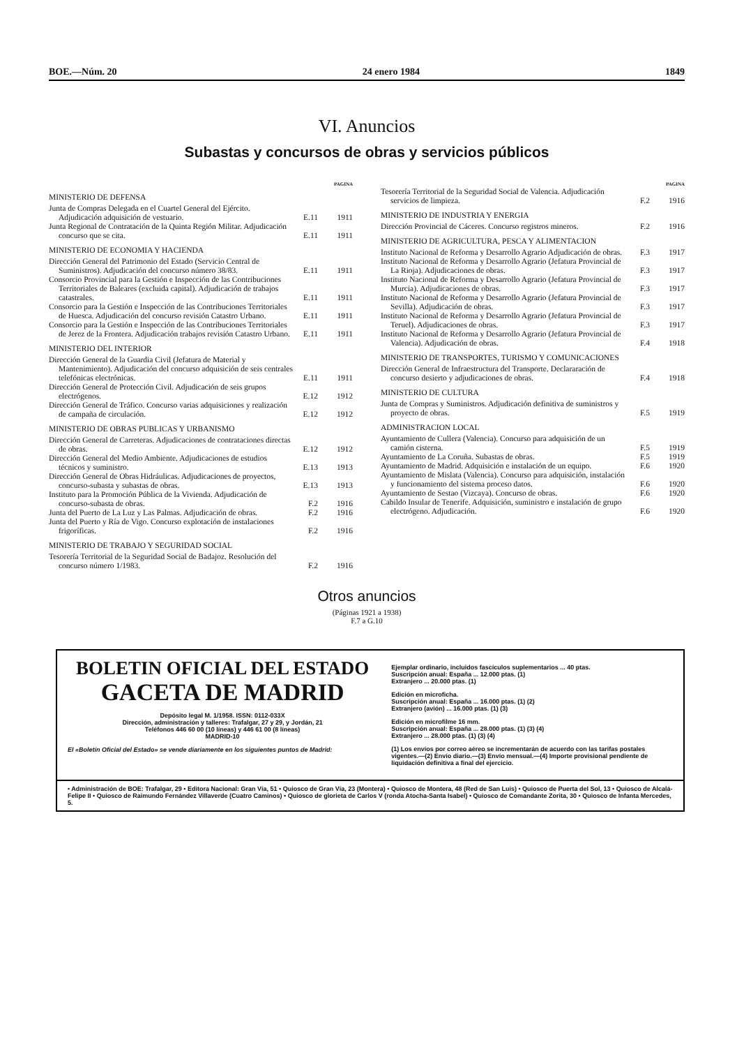BOE.—Núm. 20 24 enero 1984 1849
VI. Anuncios
Subastas y concursos de obras y servicios públicos
PAGINA
MINISTERIO DE DEFENSA
Junta de Compras Delegada en el Cuartel General del Ejército. Adjudicación adquisición de vestuario.
E.11 1911
Junta Regional de Contratación de la Quinta Región Militar. Adjudicación concurso que se cita.
E.11 1911
MINISTERIO DE ECONOMIA Y HACIENDA
Dirección General del Patrimonio del Estado (Servicio Central de Suministros). Adjudicación del concurso número 38/83.
E.11 1911
Consorcio Provincial para la Gestión e Inspección de las Contribuciones Territoriales de Baleares (excluida capital). Adjudicación de trabajos catastrales.
E.11 1911
Consorcio para la Gestión e Inspección de las Contribuciones Territoriales de Huesca. Adjudicación del concurso revisión Catastro Urbano.
E.11 1911
Consorcio para la Gestión e Inspección de las Contribuciones Territoriales de Jerez de la Frontera. Adjudicación trabajos revisión Catastro Urbano.
E.11 1911
MINISTERIO DEL INTERIOR
Dirección General de la Guardia Civil (Jefatura de Material y Mantenimiento). Adjudicación del concurso adquisición de seis centrales telefónicas electrónicas.
E.11 1911
Dirección General de Protección Civil. Adjudicación de seis grupos electrógenos.
E.12 1912
Dirección General de Tráfico. Concurso varias adquisiciones y realización de campaña de circulación.
E.12 1912
MINISTERIO DE OBRAS PUBLICAS Y URBANISMO
Dirección General de Carreteras. Adjudicaciones de contrataciones directas de obras.
E.12 1912
Dirección General del Medio Ambiente. Adjudicaciones de estudios técnicos y suministro.
E.13 1913
Dirección General de Obras Hidráulicas. Adjudicaciones de proyectos, concurso-subasta y subastas de obras.
E.13 1913
Instituto para la Promoción Pública de la Vivienda. Adjudicación de concurso-subasta de obras.
F.2 1916
Junta del Puerto de La Luz y Las Palmas. Adjudicación de obras.
F.2 1916
Junta del Puerto y Ría de Vigo. Concurso explotación de instalaciones frigoríficas.
F.2 1916
MINISTERIO DE TRABAJO Y SEGURIDAD SOCIAL
Tesorería Territorial de la Seguridad Social de Badajoz. Resolución del concurso número 1/1983.
F.2 1916
PAGINA
Tesorería Territorial de la Seguridad Social de Valencia. Adjudicación servicios de limpieza.
F.2 1916
MINISTERIO DE INDUSTRIA Y ENERGIA
Dirección Provincial de Cáceres. Concurso registros mineros.
F.2 1916
MINISTERIO DE AGRICULTURA, PESCA Y ALIMENTACION
Instituto Nacional de Reforma y Desarrollo Agrario Adjudicación de obras.
F.3 1917
Instituto Nacional de Reforma y Desarrollo Agrario (Jefatura Provincial de La Rioja). Adjudicaciones de obras.
F.3 1917
Instituto Nacional de Reforma y Desarrollo Agrario (Jefatura Provincial de Murcia). Adjudicaciones de obras.
F.3 1917
Instituto Nacional de Reforma y Desarrollo Agrario (Jefatura Provincial de Sevilla). Adjudicación de obras.
F.3 1917
Instituto Nacional de Reforma y Desarrollo Agrario (Jefatura Provincial de Teruel). Adjudicaciones de obras.
F.3 1917
Instituto Nacional de Reforma y Desarrollo Agrario (Jefatura Provincial de Valencia). Adjudicación de obras.
F.4 1918
MINISTERIO DE TRANSPORTES, TURISMO Y COMUNICACIONES
Dirección General de Infraestructura del Transporte. Declararación de concurso desierto y adjudicaciones de obras.
F.4 1918
MINISTERIO DE CULTURA
Junta de Compras y Suministros. Adjudicación definitiva de suministros y proyecto de obras.
F.5 1919
ADMINISTRACION LOCAL
Ayuntamiento de Cullera (Valencia). Concurso para adquisición de un camión cisterna.
F.5 1919
Ayuntamiento de La Coruña. Subastas de obras.
F.5 1919
Ayuntamiento de Madrid. Adquisición e instalación de un equipo.
F.6 1920
Ayuntamiento de Mislata (Valencia). Concurso para adquisición, instalación y funcionamiento del sistema proceso datos.
F.6 1920
Ayuntamiento de Sestao (Vizcaya). Concurso de obras.
F.6 1920
Cabildo Insular de Tenerife. Adquisición, suministro e instalación de grupo electrógeno. Adjudicación.
F.6 1920
Otros anuncios
(Páginas 1921 a 1938)
F.7 a G.10
BOLETIN OFICIAL DEL ESTADO
GACETA DE MADRID
Depósito legal M. 1/1958. ISSN: 0112-033X
Dirección, administración y talleres: Trafalgar, 27 y 29, y Jordán, 21
Teléfonos 446 60 00 (10 líneas) y 446 61 00 (8 líneas)
MADRID-10
El «Boletín Oficial del Estado» se vende diariamente en los siguientes puntos de Madrid:
Ejemplar ordinario, incluidos fascículos suplementarios ... 40 ptas.
Suscripción anual: España ... 12.000 ptas. (1)
Extranjero ... 20.000 ptas. (1)
Edición en microficha.
Suscripción anual: España ... 16.000 ptas. (1) (2)
Extranjero (avión) ... 16.000 ptas. (1) (3)
Edición en microfilme 16 mm.
Suscripción anual: España ... 28.000 ptas. (1) (3) (4)
Extranjero ... 28.000 ptas. (1) (3) (4)
(1) Los envíos por correo aéreo se incrementarán de acuerdo con las tarifas postales vigentes.—(2) Envío diario.—(3) Envío mensual.—(4) Importe provisional pendiente de liquidación definitiva a final del ejercicio.
• Administración de BOE: Trafalgar, 29 • Editora Nacional: Gran Vía, 51 • Quiosco de Gran Vía, 23 (Montera) • Quiosco de Montera, 48 (Red de San Luis) • Quiosco de Puerta del Sol, 13 • Quiosco de Alcalá-Felipe II • Quiosco de Raimundo Fernández Villaverde (Cuatro Caminos) • Quiosco de glorieta de Carlos V (ronda Atocha-Santa Isabel) • Quiosco de Comandante Zorita, 30 • Quiosco de Infanta Mercedes, 5.